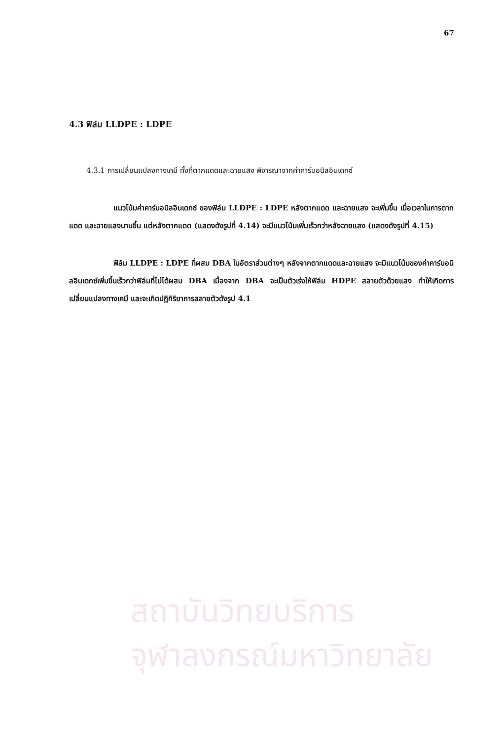สถาบันวิทยบริการ
จุฬาลงกรณ์มหาวิทยาลัย
67
4.3 ฟิล์ม LLDPE : LDPE
4.3.1 การเปลี่ยนแปลงทางเคมี ทั้งที่ตากแดดและฉายแสง พิจารณาจากค่าคาร์บอนิลอินเดกซ์
แนวโน้มค่าคาร์บอนิลอินเดกซ์ ของฟิล์ม LLDPE : LDPE หลังตากแดด และฉายแสง จะเพิ่มขึ้น เมื่อเวลาในการตากแดด และฉายแสงนานขึ้น แต่หลังตากแดด (แสดงดังรูปที่ 4.14) จะมีแนวโน้มเพิ่มเร็วกว่าหลังฉายแสง (แสดงดังรูปที่ 4.15)
ฟิล์ม LLDPE : LDPE ที่ผสม DBA ในอัตราส่วนต่างๆ หลังจากตากแดดและฉายแสง จะมีแนวโน้มของค่าคาร์บอนิลอินเดกซ์เพิ่มขึ้นเร็วกว่าฟิล์มที่ไม่ได้ผสม DBA เนื่องจาก DBA จะเป็นตัวเร่งให้ฟิล์ม HDPE สลายตัวด้วยแสง ทำให้เกิดการเปลี่ยนแปลงทางเคมี และจะเกิดปฏิกิริยาการสลายตัวดังรูป 4.1